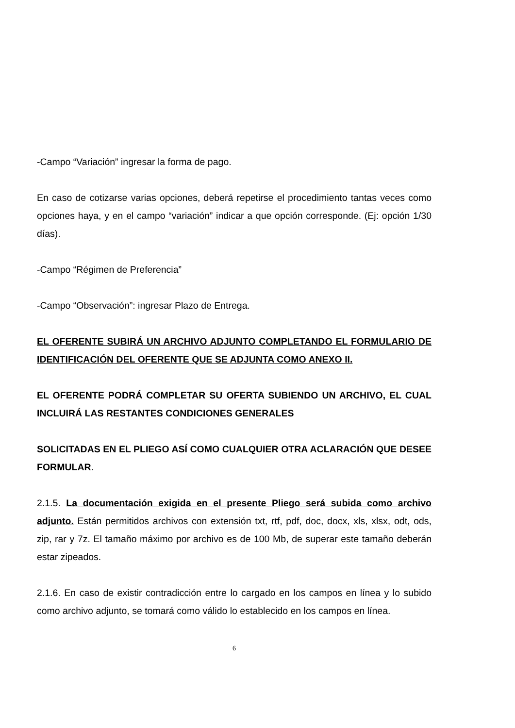-Campo “Variación” ingresar la forma de pago.
En caso de cotizarse varias opciones, deberá repetirse el procedimiento tantas veces como opciones haya, y en el campo “variación” indicar a que opción corresponde. (Ej: opción 1/30 días).
-Campo “Régimen de Preferencia”
-Campo “Observación”: ingresar Plazo de Entrega.
EL OFERENTE SUBIRÁ UN ARCHIVO ADJUNTO COMPLETANDO EL FORMULARIO DE IDENTIFICACIÓN DEL OFERENTE QUE SE ADJUNTA COMO ANEXO II.
EL OFERENTE PODRÁ COMPLETAR SU OFERTA SUBIENDO UN ARCHIVO, EL CUAL INCLUIRÁ LAS RESTANTES CONDICIONES GENERALES
SOLICITADAS EN EL PLIEGO ASÍ COMO CUALQUIER OTRA ACLARACIÓN QUE DESEE FORMULAR.
2.1.5. La documentación exigida en el presente Pliego será subida como archivo adjunto. Están permitidos archivos con extensión txt, rtf, pdf, doc, docx, xls, xlsx, odt, ods, zip, rar y 7z. El tamaño máximo por archivo es de 100 Mb, de superar este tamaño deberán estar zipeados.
2.1.6. En caso de existir contradicción entre lo cargado en los campos en línea y lo subido como archivo adjunto, se tomará como válido lo establecido en los campos en línea.
6